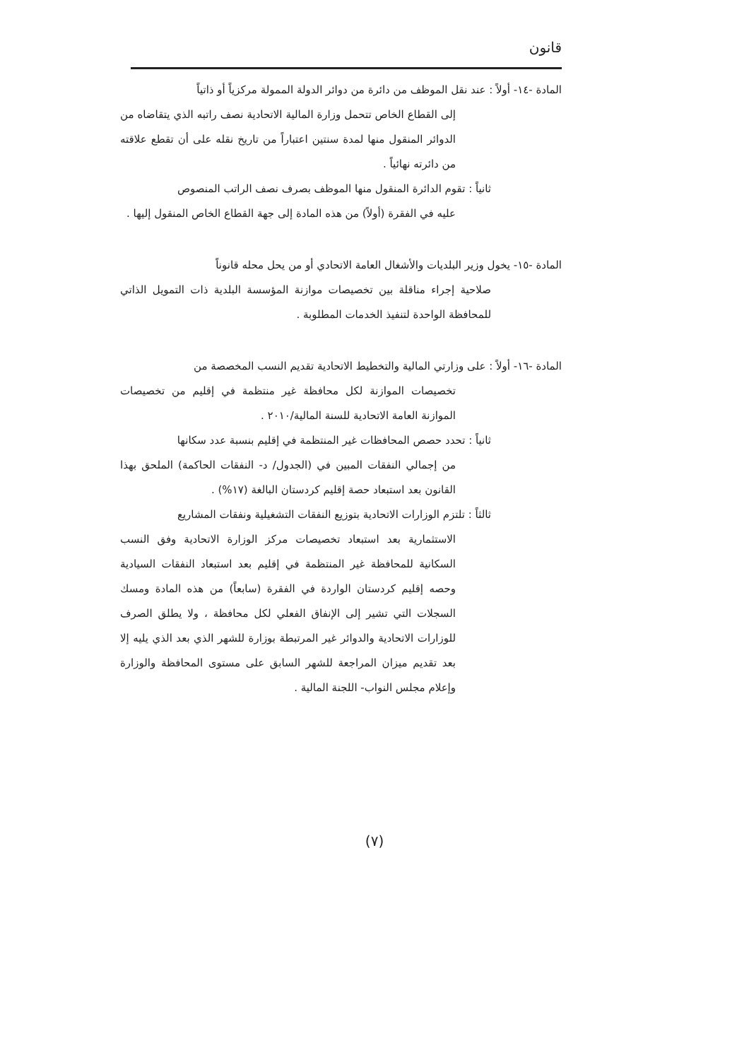قانون
المادة -١٤- أولاً : عند نقل الموظف من دائرة من دوائر الدولة الممولة مركزياً أو ذاتياً
إلى القطاع الخاص تتحمل وزارة المالية الاتحادية نصف راتبه الذي يتقاضاه من الدوائر المنقول منها لمدة سنتين اعتباراً من تاريخ نقله على أن تقطع علاقته من دائرته نهائياً .
ثانياً : تقوم الدائرة المنقول منها الموظف بصرف نصف الراتب المنصوص
عليه في الفقرة (أولاً) من هذه المادة إلى جهة القطاع الخاص المنقول إليها .
المادة -١٥- يخول وزير البلديات والأشغال العامة الاتحادي أو من يحل محله قانوناً
صلاحية إجراء مناقلة بين تخصيصات موازنة المؤسسة البلدية ذات التمويل الذاتي للمحافظة الواحدة لتنفيذ الخدمات المطلوبة .
المادة -١٦- أولاً : على وزارتي المالية والتخطيط الاتحادية تقديم النسب المخصصة من
تخصيصات الموازنة لكل محافظة غير منتظمة في إقليم من تخصيصات الموازنة العامة الاتحادية للسنة المالية/٢٠١٠ .
ثانياً : تحدد حصص المحافظات غير المنتظمة في إقليم بنسبة عدد سكانها
من إجمالي النفقات المبين في (الجدول/ د- النفقات الحاكمة) الملحق بهذا القانون بعد استبعاد حصة إقليم كردستان البالغة (١٧%) .
ثالثاً : تلتزم الوزارات الاتحادية بتوزيع النفقات التشغيلية ونفقات المشاريع
الاستثمارية بعد استبعاد تخصيصات مركز الوزارة الاتحادية وفق النسب السكانية للمحافظة غير المنتظمة في إقليم بعد استبعاد النفقات السيادية وحصه إقليم كردستان الواردة في الفقرة (سابعاً) من هذه المادة ومسك السجلات التي تشير إلى الإنفاق الفعلي لكل محافظة ، ولا يطلق الصرف للوزارات الاتحادية والدوائر غير المرتبطة بوزارة للشهر الذي بعد الذي يليه إلا بعد تقديم ميزان المراجعة للشهر السابق على مستوى المحافظة والوزارة وإعلام مجلس النواب- اللجنة المالية .
(٧)